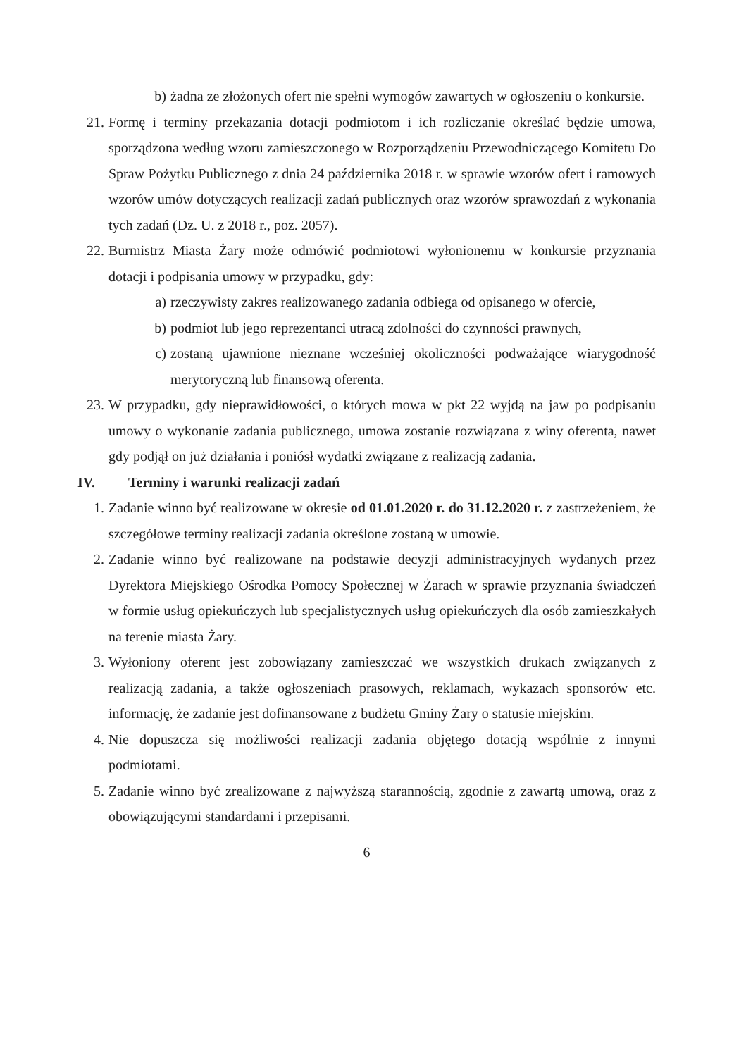b) żadna ze złożonych ofert nie spełni wymogów zawartych w ogłoszeniu o konkursie.
21. Formę i terminy przekazania dotacji podmiotom i ich rozliczanie określać będzie umowa, sporządzona według wzoru zamieszczonego w Rozporządzeniu Przewodniczącego Komitetu Do Spraw Pożytku Publicznego z dnia 24 października 2018 r. w sprawie wzorów ofert i ramowych wzorów umów dotyczących realizacji zadań publicznych oraz wzorów sprawozdań z wykonania tych zadań (Dz. U. z 2018 r., poz. 2057).
22. Burmistrz Miasta Żary może odmówić podmiotowi wyłonionemu w konkursie przyznania dotacji i podpisania umowy w przypadku, gdy:
a) rzeczywisty zakres realizowanego zadania odbiega od opisanego w ofercie,
b) podmiot lub jego reprezentanci utracą zdolności do czynności prawnych,
c) zostaną ujawnione nieznane wcześniej okoliczności podważające wiarygodność merytoryczną lub finansową oferenta.
23. W przypadku, gdy nieprawidłowości, o których mowa w pkt 22 wyjdą na jaw po podpisaniu umowy o wykonanie zadania publicznego, umowa zostanie rozwiązana z winy oferenta, nawet gdy podjął on już działania i poniósł wydatki związane z realizacją zadania.
IV. Terminy i warunki realizacji zadań
1. Zadanie winno być realizowane w okresie od 01.01.2020 r. do 31.12.2020 r. z zastrzeżeniem, że szczegółowe terminy realizacji zadania określone zostaną w umowie.
2. Zadanie winno być realizowane na podstawie decyzji administracyjnych wydanych przez Dyrektora Miejskiego Ośrodka Pomocy Społecznej w Żarach w sprawie przyznania świadczeń w formie usług opiekuńczych lub specjalistycznych usług opiekuńczych dla osób zamieszkałych na terenie miasta Żary.
3. Wyłoniony oferent jest zobowiązany zamieszczać we wszystkich drukach związanych z realizacją zadania, a także ogłoszeniach prasowych, reklamach, wykazach sponsorów etc. informację, że zadanie jest dofinansowane z budżetu Gminy Żary o statusie miejskim.
4. Nie dopuszcza się możliwości realizacji zadania objętego dotacją wspólnie z innymi podmiotami.
5. Zadanie winno być zrealizowane z najwyższą starannością, zgodnie z zawartą umową, oraz z obowiązującymi standardami i przepisami.
6